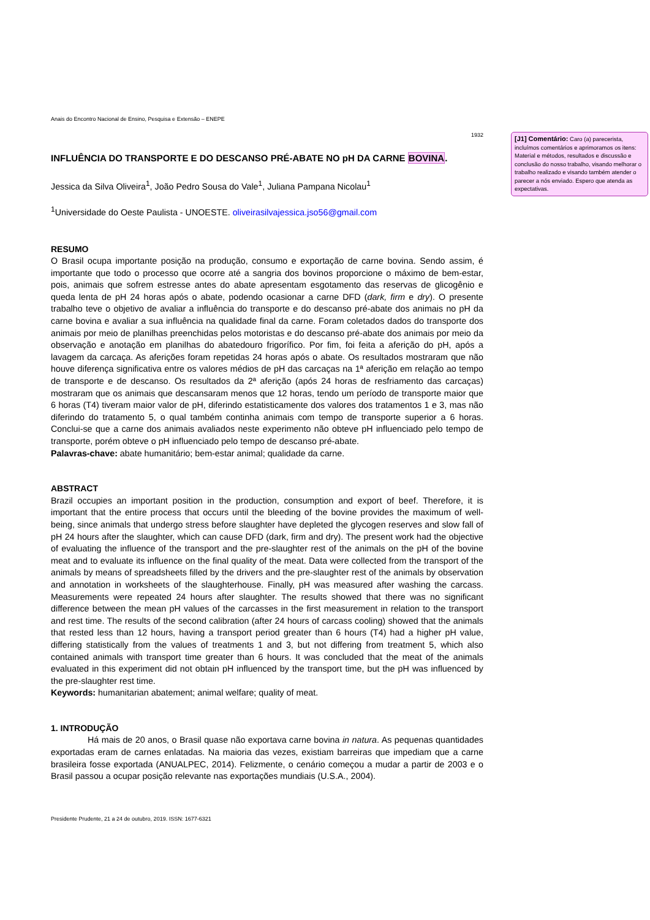Anais do Encontro Nacional de Ensino, Pesquisa e Extensão – ENEPE
1932
INFLUÊNCIA DO TRANSPORTE E DO DESCANSO PRÉ-ABATE NO pH DA CARNE BOVINA.
Jessica da Silva Oliveira<sup>1</sup>, João Pedro Sousa do Vale<sup>1</sup>, Juliana Pampana Nicolau<sup>1</sup>
<sup>1</sup> Universidade do Oeste Paulista - UNOESTE. oliveirasilvajessica.jso56@gmail.com
RESUMO
O Brasil ocupa importante posição na produção, consumo e exportação de carne bovina. Sendo assim, é importante que todo o processo que ocorre até a sangria dos bovinos proporcione o máximo de bem-estar, pois, animais que sofrem estresse antes do abate apresentam esgotamento das reservas de glicogênio e queda lenta de pH 24 horas após o abate, podendo ocasionar a carne DFD (dark, firm e dry). O presente trabalho teve o objetivo de avaliar a influência do transporte e do descanso pré-abate dos animais no pH da carne bovina e avaliar a sua influência na qualidade final da carne. Foram coletados dados do transporte dos animais por meio de planilhas preenchidas pelos motoristas e do descanso pré-abate dos animais por meio da observação e anotação em planilhas do abatedouro frigorífico. Por fim, foi feita a aferição do pH, após a lavagem da carcaça. As aferições foram repetidas 24 horas após o abate. Os resultados mostraram que não houve diferença significativa entre os valores médios de pH das carcaças na 1ª aferição em relação ao tempo de transporte e de descanso. Os resultados da 2ª aferição (após 24 horas de resfriamento das carcaças) mostraram que os animais que descansaram menos que 12 horas, tendo um período de transporte maior que 6 horas (T4) tiveram maior valor de pH, diferindo estatisticamente dos valores dos tratamentos 1 e 3, mas não diferindo do tratamento 5, o qual também continha animais com tempo de transporte superior a 6 horas. Conclui-se que a carne dos animais avaliados neste experimento não obteve pH influenciado pelo tempo de transporte, porém obteve o pH influenciado pelo tempo de descanso pré-abate.
Palavras-chave: abate humanitário; bem-estar animal; qualidade da carne.
ABSTRACT
Brazil occupies an important position in the production, consumption and export of beef. Therefore, it is important that the entire process that occurs until the bleeding of the bovine provides the maximum of well-being, since animals that undergo stress before slaughter have depleted the glycogen reserves and slow fall of pH 24 hours after the slaughter, which can cause DFD (dark, firm and dry). The present work had the objective of evaluating the influence of the transport and the pre-slaughter rest of the animals on the pH of the bovine meat and to evaluate its influence on the final quality of the meat. Data were collected from the transport of the animals by means of spreadsheets filled by the drivers and the pre-slaughter rest of the animals by observation and annotation in worksheets of the slaughterhouse. Finally, pH was measured after washing the carcass. Measurements were repeated 24 hours after slaughter. The results showed that there was no significant difference between the mean pH values of the carcasses in the first measurement in relation to the transport and rest time. The results of the second calibration (after 24 hours of carcass cooling) showed that the animals that rested less than 12 hours, having a transport period greater than 6 hours (T4) had a higher pH value, differing statistically from the values of treatments 1 and 3, but not differing from treatment 5, which also contained animals with transport time greater than 6 hours. It was concluded that the meat of the animals evaluated in this experiment did not obtain pH influenced by the transport time, but the pH was influenced by the pre-slaughter rest time.
Keywords: humanitarian abatement; animal welfare; quality of meat.
1. INTRODUÇÃO
Há mais de 20 anos, o Brasil quase não exportava carne bovina in natura. As pequenas quantidades exportadas eram de carnes enlatadas. Na maioria das vezes, existiam barreiras que impediam que a carne brasileira fosse exportada (ANUALPEC, 2014). Felizmente, o cenário começou a mudar a partir de 2003 e o Brasil passou a ocupar posição relevante nas exportações mundiais (U.S.A., 2004).
Presidente Prudente, 21 a 24 de outubro, 2019. ISSN: 1677-6321
[J1] Comentário: Caro (a) parecerista, incluímos comentários e aprimoramos os itens: Material e métodos, resultados e discussão e conclusão do nosso trabalho, visando melhorar o trabalho realizado e visando também atender o parecer a nós enviado. Espero que atenda as expectativas.